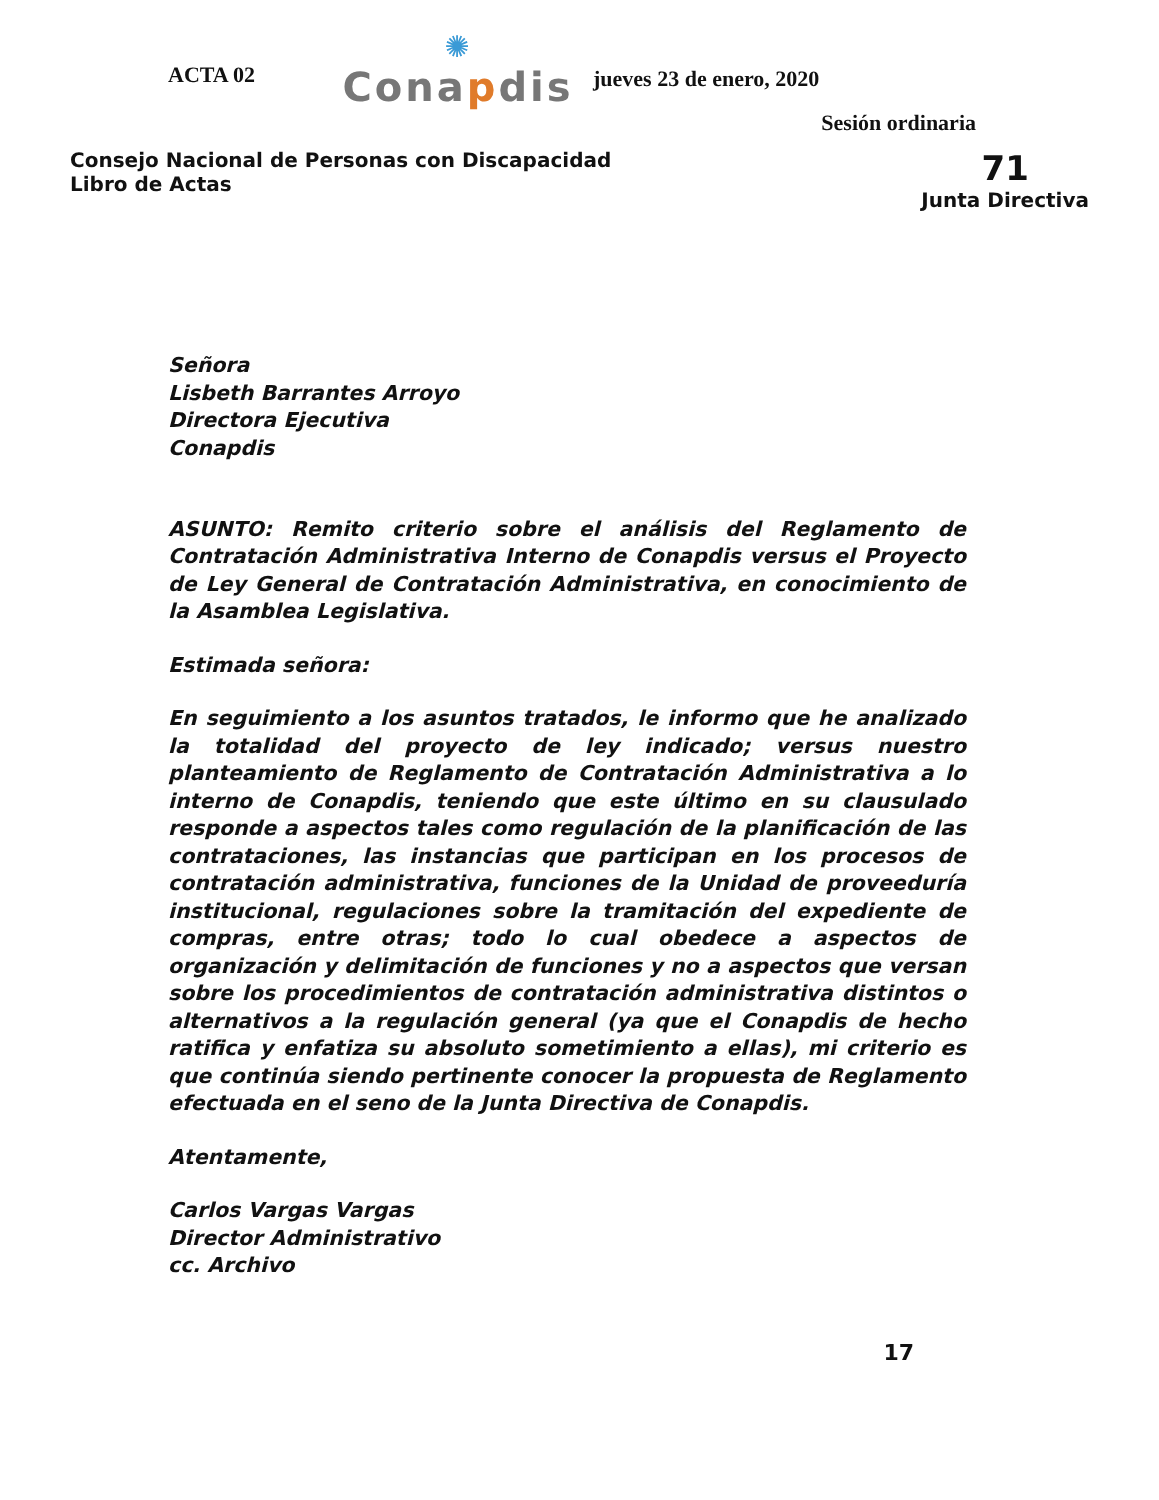ACTA 02
✺
Conapdis
jueves 23 de enero, 2020
Sesión ordinaria
Consejo Nacional de Personas con Discapacidad
Libro de Actas
71
Junta Directiva
Señora
Lisbeth Barrantes Arroyo
Directora Ejecutiva
Conapdis
ASUNTO: Remito criterio sobre el análisis del Reglamento de Contratación Administrativa Interno de Conapdis versus el Proyecto de Ley General de Contratación Administrativa, en conocimiento de la Asamblea Legislativa.
Estimada señora:
En seguimiento a los asuntos tratados, le informo que he analizado la totalidad del proyecto de ley indicado; versus nuestro planteamiento de Reglamento de Contratación Administrativa a lo interno de Conapdis, teniendo que este último en su clausulado responde a aspectos tales como regulación de la planificación de las contrataciones, las instancias que participan en los procesos de contratación administrativa, funciones de la Unidad de proveeduría institucional, regulaciones sobre la tramitación del expediente de compras, entre otras; todo lo cual obedece a aspectos de organización y delimitación de funciones y no a aspectos que versan sobre los procedimientos de contratación administrativa distintos o alternativos a la regulación general (ya que el Conapdis de hecho ratifica y enfatiza su absoluto sometimiento a ellas), mi criterio es que continúa siendo pertinente conocer la propuesta de Reglamento efectuada en el seno de la Junta Directiva de Conapdis.
Atentamente,
Carlos Vargas Vargas
Director Administrativo
cc. Archivo
17